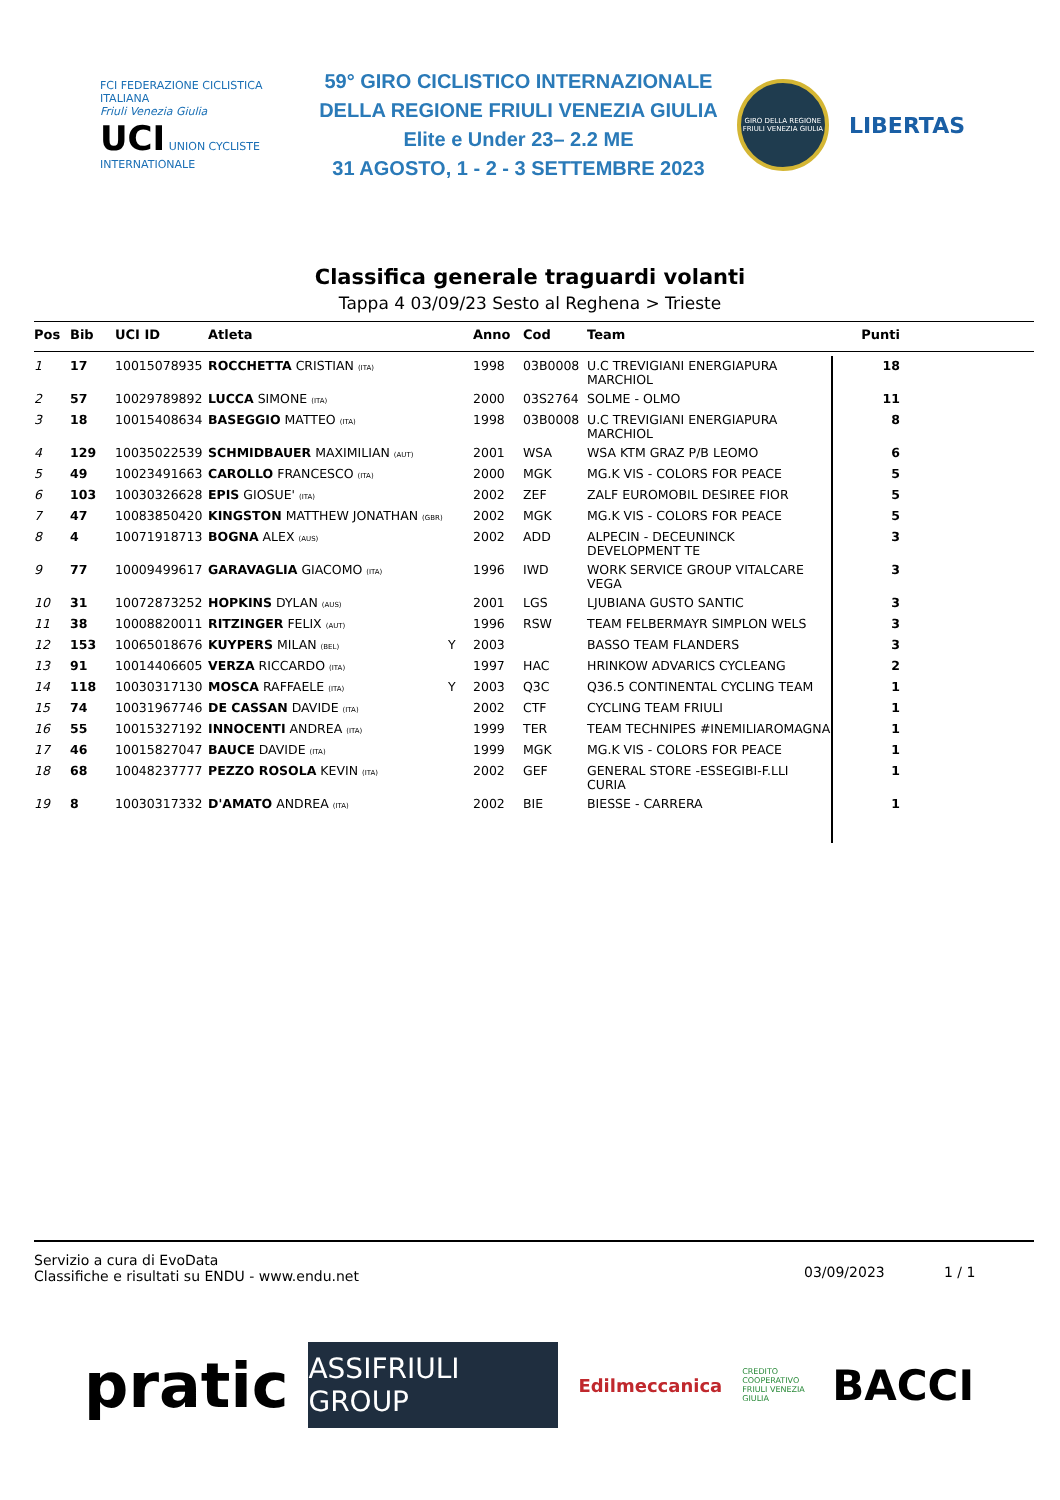FCI FEDERAZIONE CICLISTICA ITALIANA
Friuli Venezia Giulia
UCI UNION CYCLISTE INTERNATIONALE
59° GIRO CICLISTICO INTERNAZIONALE
DELLA REGIONE FRIULI VENEZIA GIULIA
Elite e Under 23– 2.2 ME
31 AGOSTO, 1 - 2 - 3 SETTEMBRE 2023
GIRO DELLA REGIONE FRIULI VENEZIA GIULIA
LIBERTAS
Classifica generale traguardi volanti
Tappa 4 03/09/23 Sesto al Reghena > Trieste
| Pos | Bib | UCI ID | Atleta | | Anno | Cod | Team | Punti |
| --- | --- | --- | --- | --- | --- | --- | --- | --- |
| 1 | 17 | 10015078935 | ROCCHETTA CRISTIAN (ITA) | | 1998 | 03B0008 | U.C TREVIGIANI ENERGIAPURA MARCHIOL | 18 |
| 2 | 57 | 10029789892 | LUCCA SIMONE (ITA) | | 2000 | 03S2764 | SOLME - OLMO | 11 |
| 3 | 18 | 10015408634 | BASEGGIO MATTEO (ITA) | | 1998 | 03B0008 | U.C TREVIGIANI ENERGIAPURA MARCHIOL | 8 |
| 4 | 129 | 10035022539 | SCHMIDBAUER MAXIMILIAN (AUT) | | 2001 | WSA | WSA KTM GRAZ P/B LEOMO | 6 |
| 5 | 49 | 10023491663 | CAROLLO FRANCESCO (ITA) | | 2000 | MGK | MG.K VIS - COLORS FOR PEACE | 5 |
| 6 | 103 | 10030326628 | EPIS GIOSUE' (ITA) | | 2002 | ZEF | ZALF EUROMOBIL DESIREE FIOR | 5 |
| 7 | 47 | 10083850420 | KINGSTON MATTHEW JONATHAN (GBR) | | 2002 | MGK | MG.K VIS - COLORS FOR PEACE | 5 |
| 8 | 4 | 10071918713 | BOGNA ALEX (AUS) | | 2002 | ADD | ALPECIN - DECEUNINCK DEVELOPMENT TE | 3 |
| 9 | 77 | 10009499617 | GARAVAGLIA GIACOMO (ITA) | | 1996 | IWD | WORK SERVICE GROUP VITALCARE VEGA | 3 |
| 10 | 31 | 10072873252 | HOPKINS DYLAN (AUS) | | 2001 | LGS | LJUBIANA GUSTO SANTIC | 3 |
| 11 | 38 | 10008820011 | RITZINGER FELIX (AUT) | | 1996 | RSW | TEAM FELBERMAYR SIMPLON WELS | 3 |
| 12 | 153 | 10065018676 | KUYPERS MILAN (BEL) | Y | 2003 | | BASSO TEAM FLANDERS | 3 |
| 13 | 91 | 10014406605 | VERZA RICCARDO (ITA) | | 1997 | HAC | HRINKOW ADVARICS CYCLEANG | 2 |
| 14 | 118 | 10030317130 | MOSCA RAFFAELE (ITA) | Y | 2003 | Q3C | Q36.5 CONTINENTAL CYCLING TEAM | 1 |
| 15 | 74 | 10031967746 | DE CASSAN DAVIDE (ITA) | | 2002 | CTF | CYCLING TEAM FRIULI | 1 |
| 16 | 55 | 10015327192 | INNOCENTI ANDREA (ITA) | | 1999 | TER | TEAM TECHNIPES #INEMILIAROMAGNA | 1 |
| 17 | 46 | 10015827047 | BAUCE DAVIDE (ITA) | | 1999 | MGK | MG.K VIS - COLORS FOR PEACE | 1 |
| 18 | 68 | 10048237777 | PEZZO ROSOLA KEVIN (ITA) | | 2002 | GEF | GENERAL STORE -ESSEGIBI-F.LLI CURIA | 1 |
| 19 | 8 | 10030317332 | D'AMATO ANDREA (ITA) | | 2002 | BIE | BIESSE - CARRERA | 1 |
Servizio a cura di EvoData
Classifiche e risultati su ENDU - www.endu.net
03/09/2023 1 / 1
pratic
ASSIFRIULI GROUP
Edilmeccanica
CREDITO COOPERATIVO FRIULI VENEZIA GIULIA
BACCI